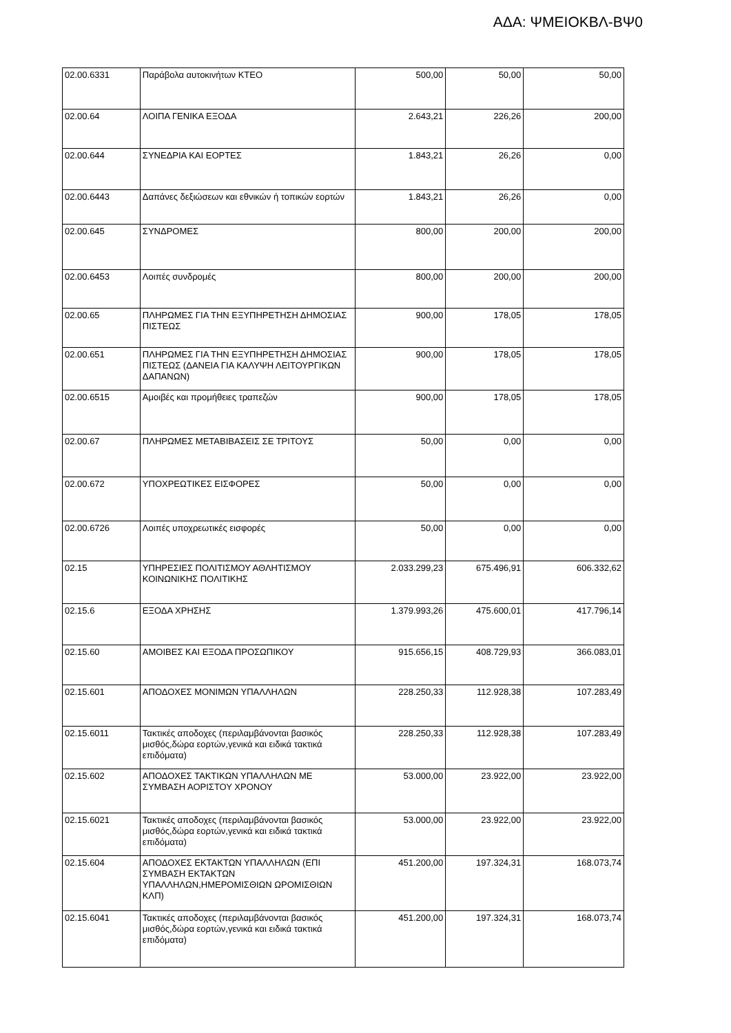ΑΔΑ: ΨΜΕΙΟΚΒΛ-ΒΨ0
| 02.00.6331 | Παράβολα αυτοκινήτων ΚΤΕΟ | 500,00 | 50,00 | 50,00 |
| 02.00.64 | ΛΟΙΠΑ ΓΕΝΙΚΑ ΕΞΟΔΑ | 2.643,21 | 226,26 | 200,00 |
| 02.00.644 | ΣΥΝΕΔΡΙΑ ΚΑΙ ΕΟΡΤΕΣ | 1.843,21 | 26,26 | 0,00 |
| 02.00.6443 | Δαπάνες δεξιώσεων και εθνικών ή τοπικών εορτών | 1.843,21 | 26,26 | 0,00 |
| 02.00.645 | ΣΥΝΔΡΟΜΕΣ | 800,00 | 200,00 | 200,00 |
| 02.00.6453 | Λοιπές συνδρομές | 800,00 | 200,00 | 200,00 |
| 02.00.65 | ΠΛΗΡΩΜΕΣ ΓΙΑ ΤΗΝ ΕΞΥΠΗΡΕΤΗΣΗ ΔΗΜΟΣΙΑΣ ΠΙΣΤΕΩΣ | 900,00 | 178,05 | 178,05 |
| 02.00.651 | ΠΛΗΡΩΜΕΣ ΓΙΑ ΤΗΝ ΕΞΥΠΗΡΕΤΗΣΗ ΔΗΜΟΣΙΑΣ ΠΙΣΤΕΩΣ (ΔΑΝΕΙΑ ΓΙΑ ΚΑΛΥΨΗ ΛΕΙΤΟΥΡΓΙΚΩΝ ΔΑΠΑΝΩΝ) | 900,00 | 178,05 | 178,05 |
| 02.00.6515 | Αμοιβές και προμήθειες τραπεζών | 900,00 | 178,05 | 178,05 |
| 02.00.67 | ΠΛΗΡΩΜΕΣ ΜΕΤΑΒΙΒΑΣΕΙΣ ΣΕ ΤΡΙΤΟΥΣ | 50,00 | 0,00 | 0,00 |
| 02.00.672 | ΥΠΟΧΡΕΩΤΙΚΕΣ ΕΙΣΦΟΡΕΣ | 50,00 | 0,00 | 0,00 |
| 02.00.6726 | Λοιπές υποχρεωτικές εισφορές | 50,00 | 0,00 | 0,00 |
| 02.15 | ΥΠΗΡΕΣΙΕΣ ΠΟΛΙΤΙΣΜΟΥ ΑΘΛΗΤΙΣΜΟΥ ΚΟΙΝΩΝΙΚΗΣ ΠΟΛΙΤΙΚΗΣ | 2.033.299,23 | 675.496,91 | 606.332,62 |
| 02.15.6 | ΕΞΟΔΑ ΧΡΗΣΗΣ | 1.379.993,26 | 475.600,01 | 417.796,14 |
| 02.15.60 | ΑΜΟΙΒΕΣ ΚΑΙ ΕΞΟΔΑ ΠΡΟΣΩΠΙΚΟΥ | 915.656,15 | 408.729,93 | 366.083,01 |
| 02.15.601 | ΑΠΟΔΟΧΕΣ ΜΟΝΙΜΩΝ ΥΠΑΛΛΗΛΩΝ | 228.250,33 | 112.928,38 | 107.283,49 |
| 02.15.6011 | Τακτικές αποδοχες (περιλαμβάνονται βασικός μισθός,δώρα εορτών,γενικά και ειδικά τακτικά επιδόματα) | 228.250,33 | 112.928,38 | 107.283,49 |
| 02.15.602 | ΑΠΟΔΟΧΕΣ ΤΑΚΤΙΚΩΝ ΥΠΑΛΛΗΛΩΝ ΜΕ ΣΥΜΒΑΣΗ ΑΟΡΙΣΤΟΥ ΧΡΟΝΟΥ | 53.000,00 | 23.922,00 | 23.922,00 |
| 02.15.6021 | Τακτικές αποδοχες (περιλαμβάνονται βασικός μισθός,δώρα εορτών,γενικά και ειδικά τακτικά επιδόματα) | 53.000,00 | 23.922,00 | 23.922,00 |
| 02.15.604 | ΑΠΟΔΟΧΕΣ ΕΚΤΑΚΤΩΝ ΥΠΑΛΛΗΛΩΝ (ΕΠΙ ΣΥΜΒΑΣΗ ΕΚΤΑΚΤΩΝ ΥΠΑΛΛΗΛΩΝ,ΗΜΕΡΟΜΙΣΘΙΩΝ ΩΡΟΜΙΣΘΙΩΝ ΚΛΠ) | 451.200,00 | 197.324,31 | 168.073,74 |
| 02.15.6041 | Τακτικές αποδοχες (περιλαμβάνονται βασικός μισθός,δώρα εορτών,γενικά και ειδικά τακτικά επιδόματα) | 451.200,00 | 197.324,31 | 168.073,74 |